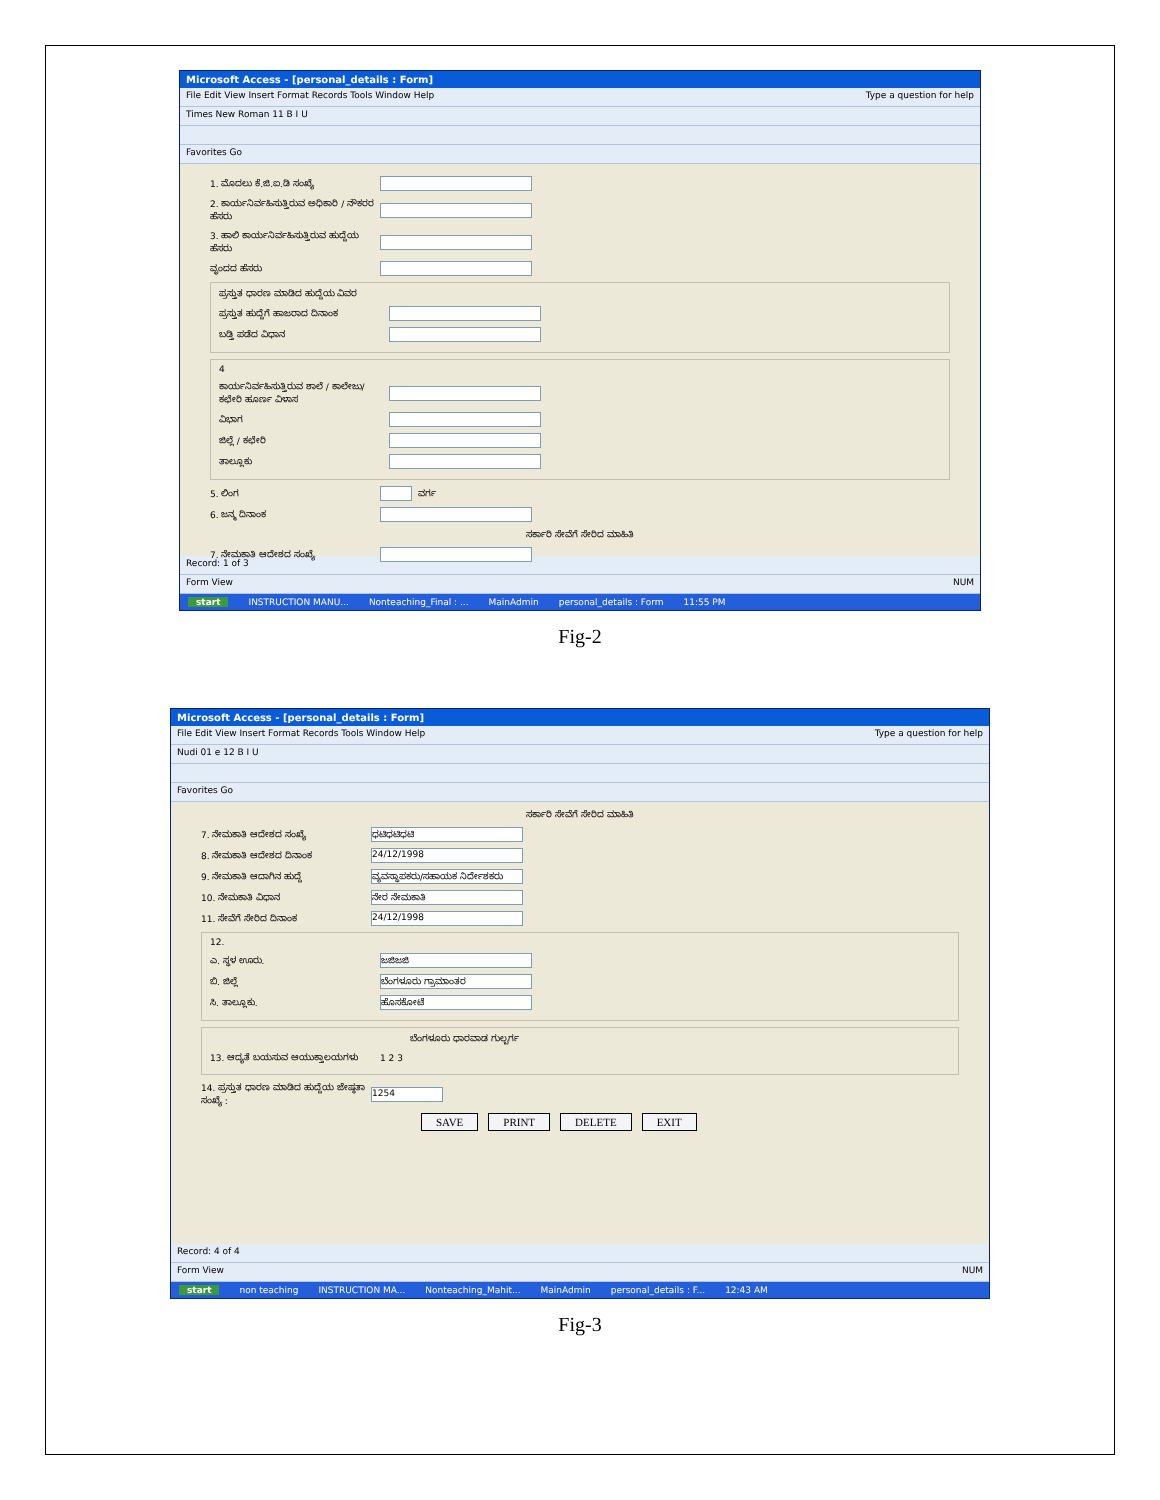Microsoft Access - [personal_details : Form]
File Edit View Insert Format Records Tools Window Help Type a question for help
Times New Roman 11 B I U
Favorites Go
1. ಮೊದಲು ಕೆ.ಜಿ.ಐ.ಡಿ ಸಂಖ್ಯೆ
2. ಕಾರ್ಯನಿರ್ವಹಿಸುತ್ತಿರುವ ಅಧಿಕಾರಿ / ನೌಕರರ ಹೆಸರು
3. ಹಾಲಿ ಕಾರ್ಯನಿರ್ವಹಿಸುತ್ತಿರುವ ಹುದ್ದೆಯ ಹೆಸರು
ವೃಂದದ ಹೆಸರು
ಪ್ರಸ್ತುತ ಧಾರಣ ಮಾಡಿದ ಹುದ್ದೆಯ ವಿವರ
ಪ್ರಸ್ತುತ ಹುದ್ದೆಗೆ ಹಾಜರಾದ ದಿನಾಂಕ
ಬಡ್ತಿ ಪಡೆದ ವಿಧಾನ
4
ಕಾರ್ಯನಿರ್ವಹಿಸುತ್ತಿರುವ ಶಾಲೆ / ಕಾಲೇಜು/ ಕಛೇರಿ ಹೂರ್ಣ ವಿಳಾಸ
ವಿಭಾಗ
ಜಿಲ್ಲೆ / ಕಛೇರಿ
ತಾಲ್ಲೂಕು
5. ಲಿಂಗ ವರ್ಗ
6. ಜನ್ಮ ದಿನಾಂಕ
ಸರ್ಕಾರಿ ಸೇವೆಗೆ ಸೇರಿದ ಮಾಹಿತಿ
7. ನೇಮಕಾತಿ ಆದೇಶದ ಸಂಖ್ಯೆ
Record: 1 of 3
Form View NUM
start INSTRUCTION MANU... Nonteaching_Final : ... MainAdmin personal_details : Form 11:55 PM
Fig-2
Microsoft Access - [personal_details : Form]
File Edit View Insert Format Records Tools Window Help Type a question for help
Nudi 01 e 12 B I U
Favorites Go
ಸರ್ಕಾರಿ ಸೇವೆಗೆ ಸೇರಿದ ಮಾಹಿತಿ
7. ನೇಮಕಾತಿ ಆದೇಶದ ಸಂಖ್ಯೆ ಧಟಿಧಟಿಧಟಿ
8. ನೇಮಕಾತಿ ಆದೇಶದ ದಿನಾಂಕ 24/12/1998
9. ನೇಮಕಾತಿ ಆದಾಗಿನ ಹುದ್ದೆ ವ್ಯವಸ್ಥಾಪಕರು/ಸಹಾಯಕ ನಿರ್ದೇಶಕರು
10. ನೇಮಕಾತಿ ವಿಧಾನ ನೇರ ನೇಮಕಾತಿ
11. ಸೇವೆಗೆ ಸೇರಿದ ದಿನಾಂಕ 24/12/1998
12.
ಎ. ಸ್ಥಳ ಊರು. ಜಜಿಜಜಿ
ಬಿ. ಜಿಲ್ಲೆ ಬೆಂಗಳೂರು ಗ್ರಾಮಾಂತರ
ಸಿ. ತಾಲ್ಲೂಕು. ಹೊಸಕೋಟೆ
ಬೆಂಗಳೂರು ಧಾರವಾಡ ಗುಲ್ಬರ್ಗ
13. ಆದ್ಯತೆ ಬಯಸುವ ಆಯುಕ್ತಾಲಯಗಳು 1 2 3
14. ಪ್ರಸ್ತುತ ಧಾರಣ ಮಾಡಿದ ಹುದ್ದೆಯ ಜೇಷ್ಠತಾ ಸಂಖ್ಯೆ : 1254
SAVE PRINT DELETE EXIT
Record: 4 of 4
Form View NUM
start non teaching INSTRUCTION MA... Nonteaching_Mahit... MainAdmin personal_details : F... 12:43 AM
Fig-3